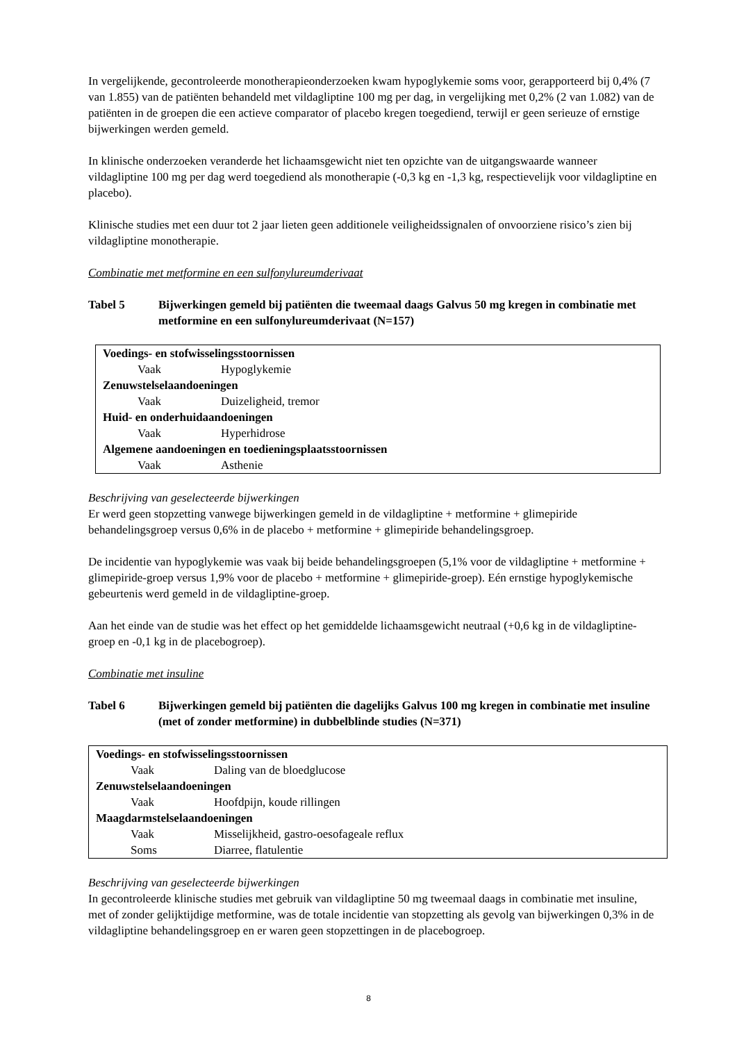In vergelijkende, gecontroleerde monotherapieonderzoeken kwam hypoglykemie soms voor, gerapporteerd bij 0,4% (7 van 1.855) van de patiënten behandeld met vildagliptine 100 mg per dag, in vergelijking met 0,2% (2 van 1.082) van de patiënten in de groepen die een actieve comparator of placebo kregen toegediend, terwijl er geen serieuze of ernstige bijwerkingen werden gemeld.
In klinische onderzoeken veranderde het lichaamsgewicht niet ten opzichte van de uitgangswaarde wanneer vildagliptine 100 mg per dag werd toegediend als monotherapie (-0,3 kg en -1,3 kg, respectievelijk voor vildagliptine en placebo).
Klinische studies met een duur tot 2 jaar lieten geen additionele veiligheidssignalen of onvoorziene risico’s zien bij vildagliptine monotherapie.
Combinatie met metformine en een sulfonylureumderivaat
Tabel 5 Bijwerkingen gemeld bij patiënten die tweemaal daags Galvus 50 mg kregen in combinatie met metformine en een sulfonylureumderivaat (N=157)
| Voedings- en stofwisselingsstoornissen | |
| Vaak | Hypoglykemie |
| Zenuwstelselaandoeningen | |
| Vaak | Duizeligheid, tremor |
| Huid- en onderhuidaandoeningen | |
| Vaak | Hyperhidrose |
| Algemene aandoeningen en toedieningsplaatsstoornissen | |
| Vaak | Asthenie |
Beschrijving van geselecteerde bijwerkingen
Er werd geen stopzetting vanwege bijwerkingen gemeld in de vildagliptine + metformine + glimepiride behandelingsgroep versus 0,6% in de placebo + metformine + glimepiride behandelingsgroep.
De incidentie van hypoglykemie was vaak bij beide behandelingsgroepen (5,1% voor de vildagliptine + metformine + glimepiride-groep versus 1,9% voor de placebo + metformine + glimepiride-groep). Eén ernstige hypoglykemische gebeurtenis werd gemeld in de vildagliptine-groep.
Aan het einde van de studie was het effect op het gemiddelde lichaamsgewicht neutraal (+0,6 kg in de vildagliptine-groep en -0,1 kg in de placebogroep).
Combinatie met insuline
Tabel 6 Bijwerkingen gemeld bij patiënten die dagelijks Galvus 100 mg kregen in combinatie met insuline (met of zonder metformine) in dubbelblinde studies (N=371)
| Voedings- en stofwisselingsstoornissen | |
| Vaak | Daling van de bloedglucose |
| Zenuwstelselaandoeningen | |
| Vaak | Hoofdpijn, koude rillingen |
| Maagdarmstelselaandoeningen | |
| Vaak | Misselijkheid, gastro-oesofageale reflux |
| Soms | Diarree, flatulentie |
Beschrijving van geselecteerde bijwerkingen
In gecontroleerde klinische studies met gebruik van vildagliptine 50 mg tweemaal daags in combinatie met insuline, met of zonder gelijktijdige metformine, was de totale incidentie van stopzetting als gevolg van bijwerkingen 0,3% in de vildagliptine behandelingsgroep en er waren geen stopzettingen in de placebogroep.
8